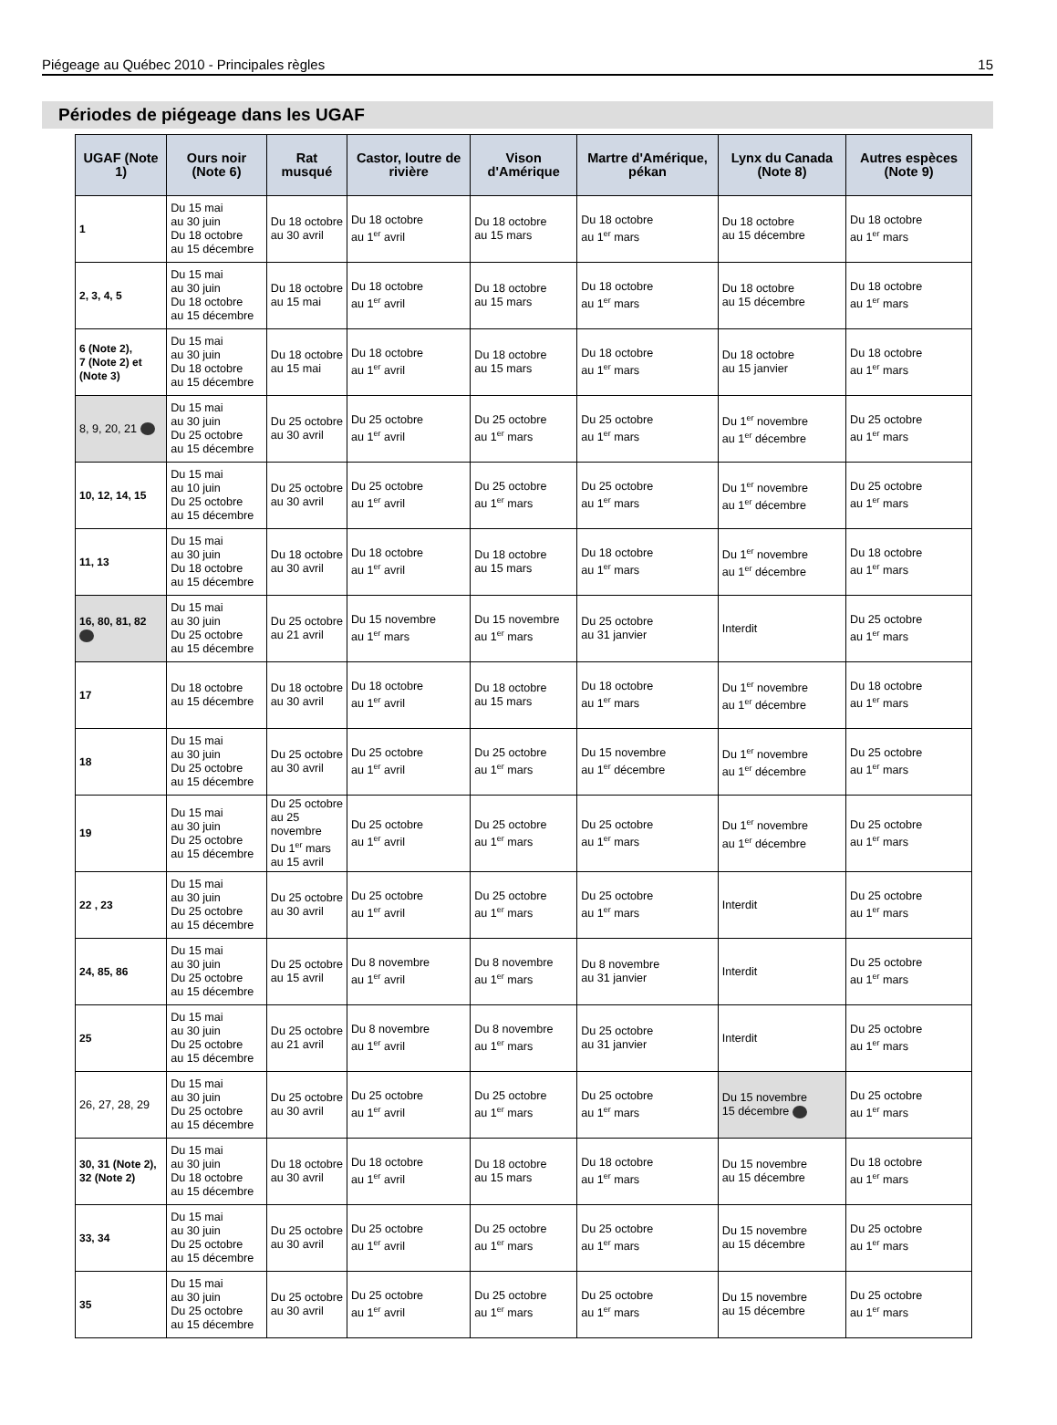Piégeage au Québec 2010 - Principales règles 15
Périodes de piégeage dans les UGAF
| UGAF (Note 1) | Ours noir (Note 6) | Rat musqué | Castor, loutre de rivière | Vison d'Amérique | Martre d'Amérique, pékan | Lynx du Canada (Note 8) | Autres espèces (Note 9) |
| --- | --- | --- | --- | --- | --- | --- | --- |
| 1 | Du 15 mai au 30 juin Du 18 octobre au 15 décembre | Du 18 octobre au 30 avril | Du 18 octobre au 1<sup>er</sup> avril | Du 18 octobre au 15 mars | Du 18 octobre au 1<sup>er</sup> mars | Du 18 octobre au 15 décembre | Du 18 octobre au 1<sup>er</sup> mars |
| 2, 3, 4, 5 | Du 15 mai au 30 juin Du 18 octobre au 15 décembre | Du 18 octobre au 15 mai | Du 18 octobre au 1<sup>er</sup> avril | Du 18 octobre au 15 mars | Du 18 octobre au 1<sup>er</sup> mars | Du 18 octobre au 15 décembre | Du 18 octobre au 1<sup>er</sup> mars |
| 6 (Note 2), 7 (Note 2) et (Note 3) | Du 15 mai au 30 juin Du 18 octobre au 15 décembre | Du 18 octobre au 15 mai | Du 18 octobre au 1<sup>er</sup> avril | Du 18 octobre au 15 mars | Du 18 octobre au 1<sup>er</sup> mars | Du 18 octobre au 15 janvier | Du 18 octobre au 1<sup>er</sup> mars |
| 8, 9, 20, 21 | Du 15 mai au 30 juin Du 25 octobre au 15 décembre | Du 25 octobre au 30 avril | Du 25 octobre au 1<sup>er</sup> avril | Du 25 octobre au 1<sup>er</sup> mars | Du 25 octobre au 1<sup>er</sup> mars | Du 1<sup>er</sup> novembre au 1<sup>er</sup> décembre | Du 25 octobre au 1<sup>er</sup> mars |
| 10, 12, 14, 15 | Du 15 mai au 10 juin Du 25 octobre au 15 décembre | Du 25 octobre au 30 avril | Du 25 octobre au 1<sup>er</sup> avril | Du 25 octobre au 1<sup>er</sup> mars | Du 25 octobre au 1<sup>er</sup> mars | Du 1<sup>er</sup> novembre au 1<sup>er</sup> décembre | Du 25 octobre au 1<sup>er</sup> mars |
| 11, 13 | Du 15 mai au 30 juin Du 18 octobre au 15 décembre | Du 18 octobre au 30 avril | Du 18 octobre au 1<sup>er</sup> avril | Du 18 octobre au 15 mars | Du 18 octobre au 1<sup>er</sup> mars | Du 1<sup>er</sup> novembre au 1<sup>er</sup> décembre | Du 18 octobre au 1<sup>er</sup> mars |
| 16, 80, 81, 82 | Du 15 mai au 30 juin Du 25 octobre au 15 décembre | Du 25 octobre au 21 avril | Du 15 novembre au 1<sup>er</sup> mars | Du 15 novembre au 1<sup>er</sup> mars | Du 25 octobre au 31 janvier | Interdit | Du 25 octobre au 1<sup>er</sup> mars |
| 17 | Du 18 octobre au 15 décembre | Du 18 octobre au 30 avril | Du 18 octobre au 1<sup>er</sup> avril | Du 18 octobre au 15 mars | Du 18 octobre au 1<sup>er</sup> mars | Du 1<sup>er</sup> novembre au 1<sup>er</sup> décembre | Du 18 octobre au 1<sup>er</sup> mars |
| 18 | Du 15 mai au 30 juin Du 25 octobre au 15 décembre | Du 25 octobre au 30 avril | Du 25 octobre au 1<sup>er</sup> avril | Du 25 octobre au 1<sup>er</sup> mars | Du 15 novembre au 1<sup>er</sup> décembre | Du 1<sup>er</sup> novembre au 1<sup>er</sup> décembre | Du 25 octobre au 1<sup>er</sup> mars |
| 19 | Du 15 mai au 30 juin Du 25 octobre au 15 décembre | Du 25 octobre au 25 novembre Du 1<sup>er</sup> mars au 15 avril | Du 25 octobre au 1<sup>er</sup> avril | Du 25 octobre au 1<sup>er</sup> mars | Du 25 octobre au 1<sup>er</sup> mars | Du 1<sup>er</sup> novembre au 1<sup>er</sup> décembre | Du 25 octobre au 1<sup>er</sup> mars |
| 22 , 23 | Du 15 mai au 30 juin Du 25 octobre au 15 décembre | Du 25 octobre au 30 avril | Du 25 octobre au 1<sup>er</sup> avril | Du 25 octobre au 1<sup>er</sup> mars | Du 25 octobre au 1<sup>er</sup> mars | Interdit | Du 25 octobre au 1<sup>er</sup> mars |
| 24, 85, 86 | Du 15 mai au 30 juin Du 25 octobre au 15 décembre | Du 25 octobre au 15 avril | Du 8 novembre au 1<sup>er</sup> avril | Du 8 novembre au 1<sup>er</sup> mars | Du 8 novembre au 31 janvier | Interdit | Du 25 octobre au 1<sup>er</sup> mars |
| 25 | Du 15 mai au 30 juin Du 25 octobre au 15 décembre | Du 25 octobre au 21 avril | Du 8 novembre au 1<sup>er</sup> avril | Du 8 novembre au 1<sup>er</sup> mars | Du 25 octobre au 31 janvier | Interdit | Du 25 octobre au 1<sup>er</sup> mars |
| 26, 27, 28, 29 | Du 15 mai au 30 juin Du 25 octobre au 15 décembre | Du 25 octobre au 30 avril | Du 25 octobre au 1<sup>er</sup> avril | Du 25 octobre au 1<sup>er</sup> mars | Du 25 octobre au 1<sup>er</sup> mars | Du 15 novembre 15 décembre | Du 25 octobre au 1<sup>er</sup> mars |
| 30, 31 (Note 2), 32 (Note 2) | Du 15 mai au 30 juin Du 18 octobre au 15 décembre | Du 18 octobre au 30 avril | Du 18 octobre au 1<sup>er</sup> avril | Du 18 octobre au 15 mars | Du 18 octobre au 1<sup>er</sup> mars | Du 15 novembre au 15 décembre | Du 18 octobre au 1<sup>er</sup> mars |
| 33, 34 | Du 15 mai au 30 juin Du 25 octobre au 15 décembre | Du 25 octobre au 30 avril | Du 25 octobre au 1<sup>er</sup> avril | Du 25 octobre au 1<sup>er</sup> mars | Du 25 octobre au 1<sup>er</sup> mars | Du 15 novembre au 15 décembre | Du 25 octobre au 1<sup>er</sup> mars |
| 35 | Du 15 mai au 30 juin Du 25 octobre au 15 décembre | Du 25 octobre au 30 avril | Du 25 octobre au 1<sup>er</sup> avril | Du 25 octobre au 1<sup>er</sup> mars | Du 25 octobre au 1<sup>er</sup> mars | Du 15 novembre au 15 décembre | Du 25 octobre au 1<sup>er</sup> mars |